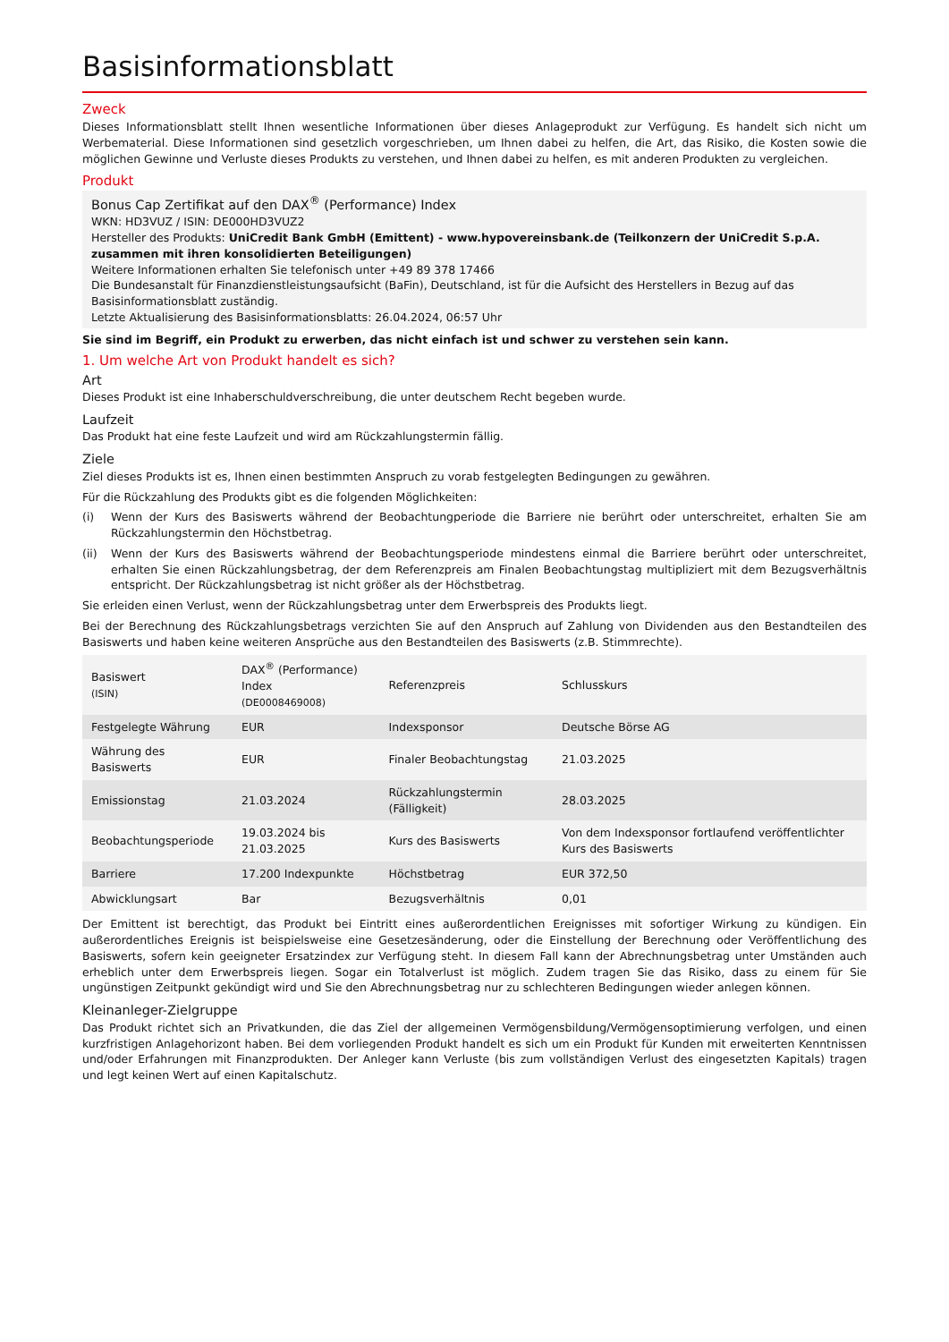Basisinformationsblatt
Zweck
Dieses Informationsblatt stellt Ihnen wesentliche Informationen über dieses Anlageprodukt zur Verfügung. Es handelt sich nicht um Werbematerial. Diese Informationen sind gesetzlich vorgeschrieben, um Ihnen dabei zu helfen, die Art, das Risiko, die Kosten sowie die möglichen Gewinne und Verluste dieses Produkts zu verstehen, und Ihnen dabei zu helfen, es mit anderen Produkten zu vergleichen.
Produkt
Bonus Cap Zertifikat auf den DAX<sup>®</sup> (Performance) Index
WKN: HD3VUZ / ISIN: DE000HD3VUZ2
Hersteller des Produkts: UniCredit Bank GmbH (Emittent) - www.hypovereinsbank.de (Teilkonzern der UniCredit S.p.A. zusammen mit ihren konsolidierten Beteiligungen)
Weitere Informationen erhalten Sie telefonisch unter +49 89 378 17466
Die Bundesanstalt für Finanzdienstleistungsaufsicht (BaFin), Deutschland, ist für die Aufsicht des Herstellers in Bezug auf das Basisinformationsblatt zuständig.
Letzte Aktualisierung des Basisinformationsblatts: 26.04.2024, 06:57 Uhr
Sie sind im Begriff, ein Produkt zu erwerben, das nicht einfach ist und schwer zu verstehen sein kann.
1. Um welche Art von Produkt handelt es sich?
Art
Dieses Produkt ist eine Inhaberschuldverschreibung, die unter deutschem Recht begeben wurde.
Laufzeit
Das Produkt hat eine feste Laufzeit und wird am Rückzahlungstermin fällig.
Ziele
Ziel dieses Produkts ist es, Ihnen einen bestimmten Anspruch zu vorab festgelegten Bedingungen zu gewähren.
Für die Rückzahlung des Produkts gibt es die folgenden Möglichkeiten:
(i) Wenn der Kurs des Basiswerts während der Beobachtungperiode die Barriere nie berührt oder unterschreitet, erhalten Sie am Rückzahlungstermin den Höchstbetrag.
(ii) Wenn der Kurs des Basiswerts während der Beobachtungsperiode mindestens einmal die Barriere berührt oder unterschreitet, erhalten Sie einen Rückzahlungsbetrag, der dem Referenzpreis am Finalen Beobachtungstag multipliziert mit dem Bezugsverhältnis entspricht. Der Rückzahlungsbetrag ist nicht größer als der Höchstbetrag.
Sie erleiden einen Verlust, wenn der Rückzahlungsbetrag unter dem Erwerbspreis des Produkts liegt.
Bei der Berechnung des Rückzahlungsbetrags verzichten Sie auf den Anspruch auf Zahlung von Dividenden aus den Bestandteilen des Basiswerts und haben keine weiteren Ansprüche aus den Bestandteilen des Basiswerts (z.B. Stimmrechte).
| Basiswert (ISIN) | DAX<sup>®</sup> (Performance) Index (DE0008469008) | Referenzpreis | Schlusskurs |
| Festgelegte Währung | EUR | Indexsponsor | Deutsche Börse AG |
| Währung des Basiswerts | EUR | Finaler Beobachtungstag | 21.03.2025 |
| Emissionstag | 21.03.2024 | Rückzahlungstermin (Fälligkeit) | 28.03.2025 |
| Beobachtungsperiode | 19.03.2024 bis 21.03.2025 | Kurs des Basiswerts | Von dem Indexsponsor fortlaufend veröffentlichter Kurs des Basiswerts |
| Barriere | 17.200 Indexpunkte | Höchstbetrag | EUR 372,50 |
| Abwicklungsart | Bar | Bezugsverhältnis | 0,01 |
Der Emittent ist berechtigt, das Produkt bei Eintritt eines außerordentlichen Ereignisses mit sofortiger Wirkung zu kündigen. Ein außerordentliches Ereignis ist beispielsweise eine Gesetzesänderung, oder die Einstellung der Berechnung oder Veröffentlichung des Basiswerts, sofern kein geeigneter Ersatzindex zur Verfügung steht. In diesem Fall kann der Abrechnungsbetrag unter Umständen auch erheblich unter dem Erwerbspreis liegen. Sogar ein Totalverlust ist möglich. Zudem tragen Sie das Risiko, dass zu einem für Sie ungünstigen Zeitpunkt gekündigt wird und Sie den Abrechnungsbetrag nur zu schlechteren Bedingungen wieder anlegen können.
Kleinanleger-Zielgruppe
Das Produkt richtet sich an Privatkunden, die das Ziel der allgemeinen Vermögensbildung/Vermögensoptimierung verfolgen, und einen kurzfristigen Anlagehorizont haben. Bei dem vorliegenden Produkt handelt es sich um ein Produkt für Kunden mit erweiterten Kenntnissen und/oder Erfahrungen mit Finanzprodukten. Der Anleger kann Verluste (bis zum vollständigen Verlust des eingesetzten Kapitals) tragen und legt keinen Wert auf einen Kapitalschutz.